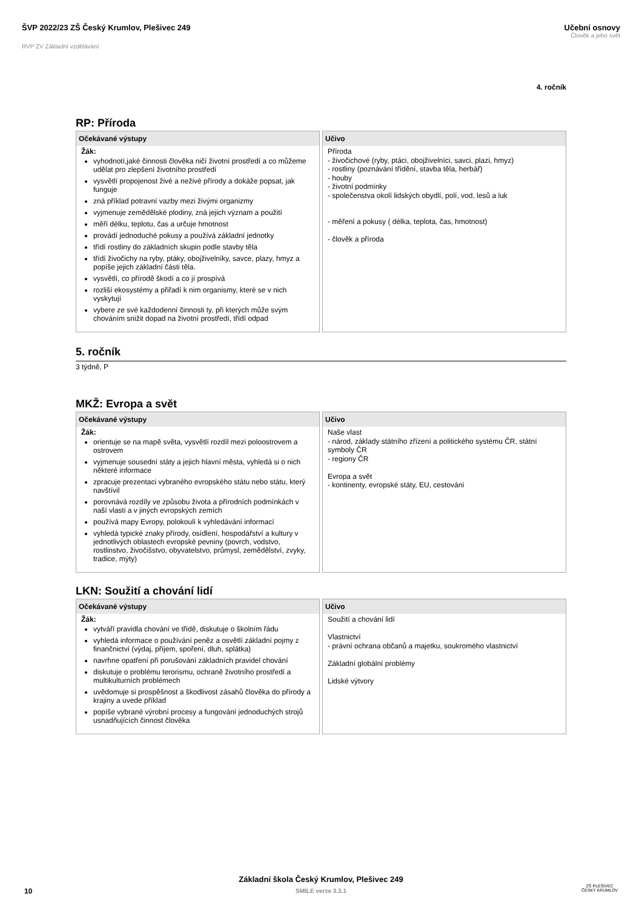ŠVP 2022/23 ZŠ Český Krumlov, Plešivec 249
RVP ZV Základní vzdělávání
Učební osnovy
Člověk a jeho svět
4. ročník
RP: Příroda
| Očekávané výstupy | Učivo |
| --- | --- |
| Žák: vyhodnotí,jaké činnosti člověka ničí životní prostředí a co můžeme udělat pro zlepšení životního prostředí vysvětlí propojenost živé a neživé přírody a dokáže popsat, jak funguje zná příklad potravní vazby mezi živými organizmy vyjmenuje zemědělské plodiny, zná jejich význam a použití měří délku, teplotu, čas a určuje hmotnost provádí jednoduché pokusy a používá základní jednotky třídí rostliny do základních skupin podle stavby těla třídí živočichy na ryby, ptáky, obojživelníky, savce, plazy, hmyz a popíše jejich základní části těla. vysvětlí, co přírodě škodí a co jí prospívá rozliší ekosystémy a přiřadí k nim organismy, které se v nich vyskytují vybere ze své každodenní činnosti ty, při kterých může svým chováním snižit dopad na životní prostředí, třídí odpad | Příroda - živočichové (ryby, ptáci, obojživelníci, savci, plazi, hmyz) - rostliny (poznávání třídění, stavba těla, herbář) - houby - životní podmínky - společenstva okolí lidských obydlí, polí, vod, lesů a luk - měření a pokusy ( délka, teplota, čas, hmotnost) - člověk a příroda |
5. ročník
3 týdně, P
MKŽ: Evropa a svět
| Očekávané výstupy | Učivo |
| --- | --- |
| Žák: orientuje se na mapě světa, vysvětlí rozdíl mezi poloostrovem a ostrovem vyjmenuje sousední státy a jejich hlavní města, vyhledá si o nich některé informace zpracuje prezentaci vybraného evropského státu nebo státu, který navštívil porovnává rozdíly ve způsobu života a přírodních podmínkách v naší vlasti a v jiných evropských zemích používá mapy Evropy, polokoulí k vyhledávání informací vyhledá typické znaky přírody, osídlení, hospodářství a kultury v jednotlivých oblastech evropské pevniny (povrch, vodstvo, rostlinstvo, živočišstvo, obyvatelstvo, průmysl, zemědělství, zvyky, tradice, mýty) | Naše vlast - národ, základy státního zřízení a politického systému ČR, státní symboly ČR - regiony ČR Evropa a svět - kontinenty, evropské státy, EU, cestování |
LKN: Soužití a chování lidí
| Očekávané výstupy | Učivo |
| --- | --- |
| Žák: vytváří pravidla chování ve třídě, diskutuje o školním řádu vyhledá informace o používání peněz a osvětlí základní pojmy z finančnictví (výdaj, příjem, spoření, dluh, splátka) navrhne opatření při porušování základních pravidel chování diskutuje o problému terorismu, ochraně životního prostředí a multikulturních problémech uvědomuje si prospěšnost a škodlivost zásahů člověka do přírody a krajiny a uvede příklad popíše vybrané výrobní procesy a fungování jednoduchých strojů usnadňujících činnost člověka | Soužití a chování lidí Vlastnictví - právní ochrana občanů a majetku, soukromého vlastnictví Základní globální problémy Lidské výtvory |
Základní škola Český Krumlov, Plešivec 249
SMILE verze 3.3.1
10
ZŠ PLEŠIVEC
ČESKÝ KRUMLOV